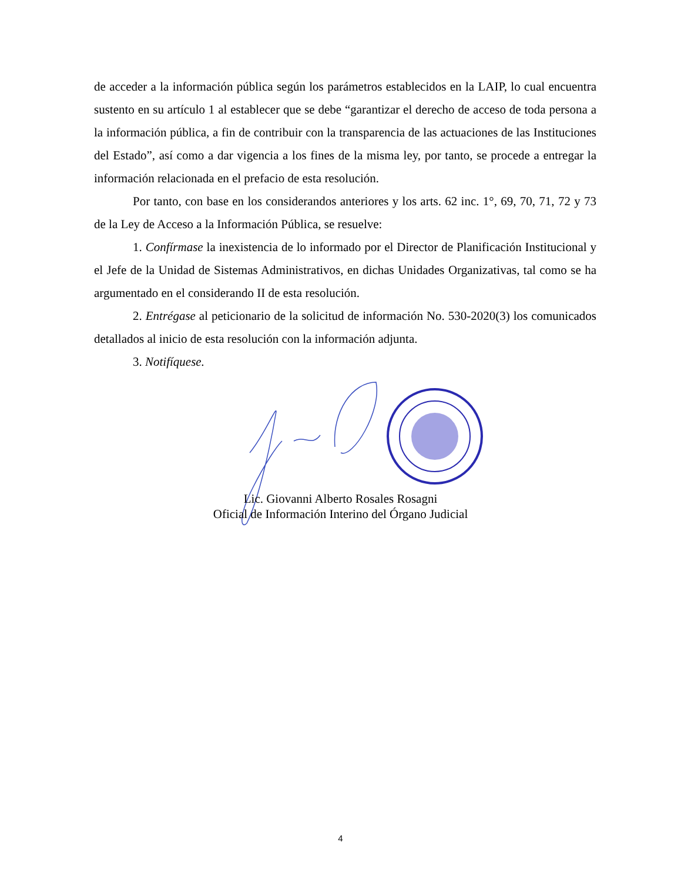de acceder a la información pública según los parámetros establecidos en la LAIP, lo cual encuentra sustento en su artículo 1 al establecer que se debe “garantizar el derecho de acceso de toda persona a la información pública, a fin de contribuir con la transparencia de las actuaciones de las Instituciones del Estado”, así como a dar vigencia a los fines de la misma ley, por tanto, se procede a entregar la información relacionada en el prefacio de esta resolución.
Por tanto, con base en los considerandos anteriores y los arts. 62 inc. 1°, 69, 70, 71, 72 y 73 de la Ley de Acceso a la Información Pública, se resuelve:
1. Confírmase la inexistencia de lo informado por el Director de Planificación Institucional y el Jefe de la Unidad de Sistemas Administrativos, en dichas Unidades Organizativas, tal como se ha argumentado en el considerando II de esta resolución.
2. Entrégase al peticionario de la solicitud de información No. 530-2020(3) los comunicados detallados al inicio de esta resolución con la información adjunta.
3. Notifíquese.
Lic. Giovanni Alberto Rosales Rosagni
Oficial de Información Interino del Órgano Judicial
4